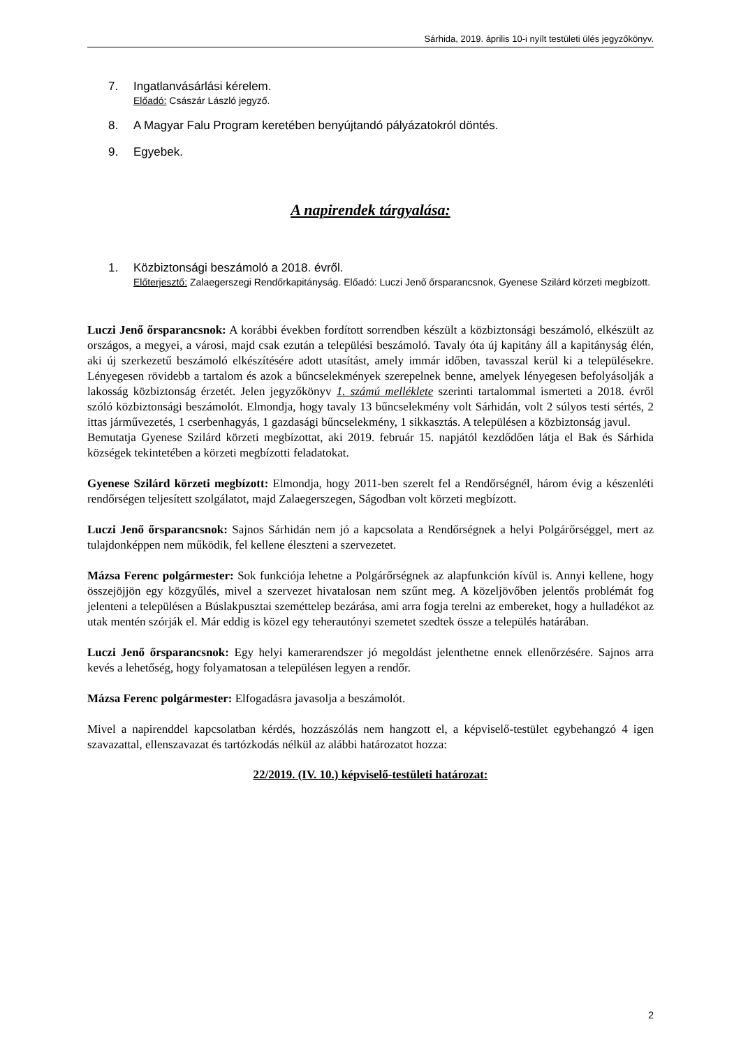Sárhida, 2019. április 10-i nyílt testületi ülés jegyzőkönyv.
7. Ingatlanvásárlási kérelem.
Előadó: Császár László jegyző.
8. A Magyar Falu Program keretében benyújtandó pályázatokról döntés.
9. Egyebek.
A napirendek tárgyalása:
1. Közbiztonsági beszámoló a 2018. évről.
Előterjesztő: Zalaegerszegi Rendőrkapitányság. Előadó: Luczi Jenő őrsparancsnok, Gyenese Szilárd körzeti megbízott.
Luczi Jenő őrsparancsnok: A korábbi években fordított sorrendben készült a közbiztonsági beszámoló, elkészült az országos, a megyei, a városi, majd csak ezután a települési beszámoló. Tavaly óta új kapitány áll a kapitányság élén, aki új szerkezetű beszámoló elkészítésére adott utasítást, amely immár időben, tavasszal kerül ki a településekre. Lényegesen rövidebb a tartalom és azok a bűncselekmények szerepelnek benne, amelyek lényegesen befolyásolják a lakosság közbiztonság érzetét. Jelen jegyzőkönyv 1. számú melléklete szerinti tartalommal ismerteti a 2018. évről szóló közbiztonsági beszámolót. Elmondja, hogy tavaly 13 bűncselekmény volt Sárhidán, volt 2 súlyos testi sértés, 2 ittas járművezetés, 1 cserbenhagyás, 1 gazdasági bűncselekmény, 1 sikkasztás. A településen a közbiztonság javul.
Bemutatja Gyenese Szilárd körzeti megbízottat, aki 2019. február 15. napjától kezdődően látja el Bak és Sárhida községek tekintetében a körzeti megbízotti feladatokat.
Gyenese Szilárd körzeti megbízott: Elmondja, hogy 2011-ben szerelt fel a Rendőrségnél, három évig a készenléti rendőrségen teljesített szolgálatot, majd Zalaegerszegen, Ságodban volt körzeti megbízott.
Luczi Jenő őrsparancsnok: Sajnos Sárhidán nem jó a kapcsolata a Rendőrségnek a helyi Polgárőrséggel, mert az tulajdonképpen nem működik, fel kellene éleszteni a szervezetet.
Mázsa Ferenc polgármester: Sok funkciója lehetne a Polgárőrségnek az alapfunkción kívül is. Annyi kellene, hogy összejöjjön egy közgyűlés, mivel a szervezet hivatalosan nem szűnt meg. A közeljövőben jelentős problémát fog jelenteni a településen a Búslakpusztai szeméttelep bezárása, ami arra fogja terelni az embereket, hogy a hulladékot az utak mentén szórják el. Már eddig is közel egy teherautónyi szemetet szedtek össze a település határában.
Luczi Jenő őrsparancsnok: Egy helyi kamerarendszer jó megoldást jelenthetne ennek ellenőrzésére. Sajnos arra kevés a lehetőség, hogy folyamatosan a településen legyen a rendőr.
Mázsa Ferenc polgármester: Elfogadásra javasolja a beszámolót.
Mivel a napirenddel kapcsolatban kérdés, hozzászólás nem hangzott el, a képviselő-testület egybehangzó 4 igen szavazattal, ellenszavazat és tartózkodás nélkül az alábbi határozatot hozza:
22/2019. (IV. 10.) képviselő-testületi határozat:
2